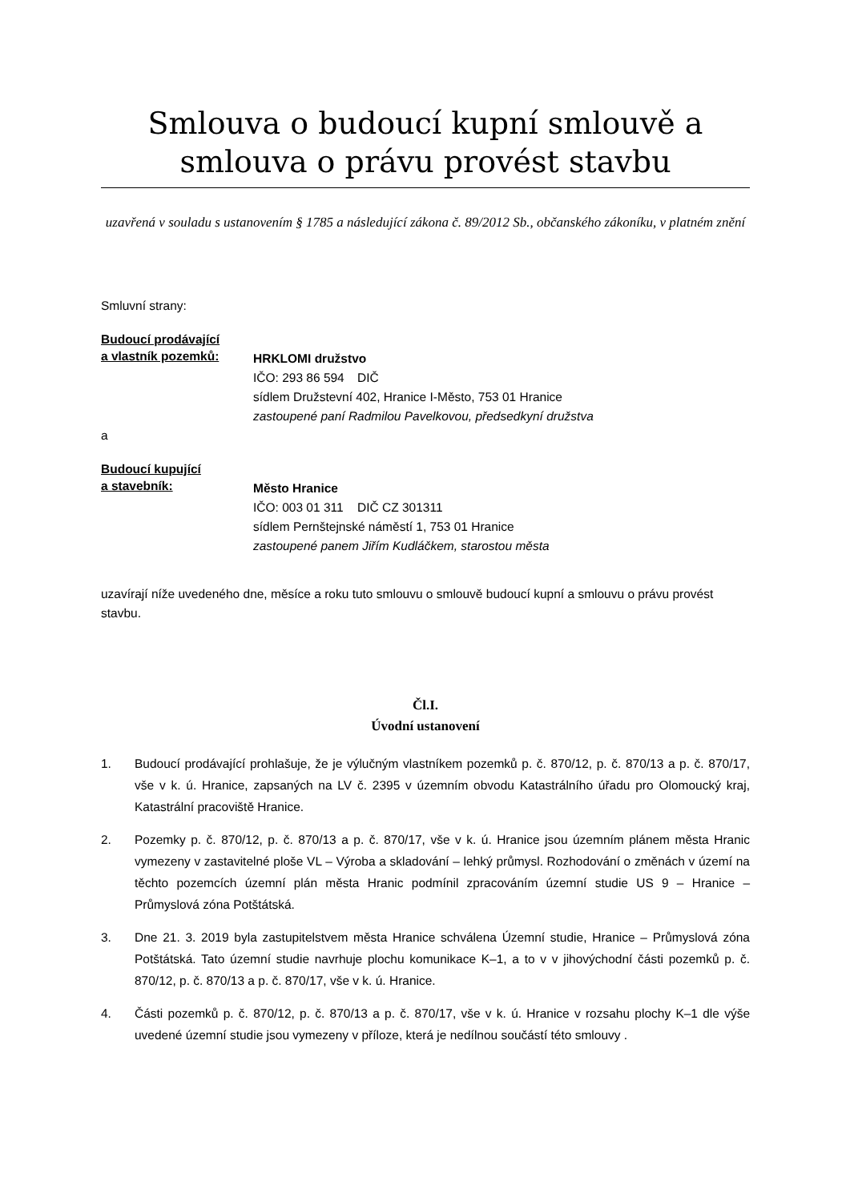Smlouva o budoucí kupní smlouvě a smlouva o právu provést stavbu
uzavřená v souladu s ustanovením § 1785 a následující zákona č. 89/2012 Sb., občanského zákoníku, v platném znění
Smluvní strany:
Budoucí prodávající
a vlastník pozemků:
HRKLOMI družstvo
IČO: 293 86 594 DIČ
sídlem Družstevní 402, Hranice I-Město, 753 01 Hranice
zastoupené paní Radmilou Pavelkovou, předsedkyní družstva
a
Budoucí kupující
a stavebník:
Město Hranice
IČO: 003 01 311 DIČ CZ 301311
sídlem Pernštejnské náměstí 1, 753 01 Hranice
zastoupené panem Jiřím Kudláčkem, starostou města
uzavírají níže uvedeného dne, měsíce a roku tuto smlouvu o smlouvě budoucí kupní a smlouvu o právu provést stavbu.
Čl.I.
Úvodní ustanovení
1. Budoucí prodávající prohlašuje, že je výlučným vlastníkem pozemků p. č. 870/12, p. č. 870/13 a p. č. 870/17, vše v k. ú. Hranice, zapsaných na LV č. 2395 v územním obvodu Katastrálního úřadu pro Olomoucký kraj, Katastrální pracoviště Hranice.
2. Pozemky p. č. 870/12, p. č. 870/13 a p. č. 870/17, vše v k. ú. Hranice jsou územním plánem města Hranic vymezeny v zastavitelné ploše VL – Výroba a skladování – lehký průmysl. Rozhodování o změnách v území na těchto pozemcích územní plán města Hranic podmínil zpracováním územní studie US 9 – Hranice – Průmyslová zóna Potštátská.
3. Dne 21. 3. 2019 byla zastupitelstvem města Hranice schválena Územní studie, Hranice – Průmyslová zóna Potštátská. Tato územní studie navrhuje plochu komunikace K–1, a to v v jihovýchodní části pozemků p. č. 870/12, p. č. 870/13 a p. č. 870/17, vše v k. ú. Hranice.
4. Části pozemků p. č. 870/12, p. č. 870/13 a p. č. 870/17, vše v k. ú. Hranice v rozsahu plochy K–1 dle výše uvedené územní studie jsou vymezeny v příloze, která je nedílnou součástí této smlouvy .